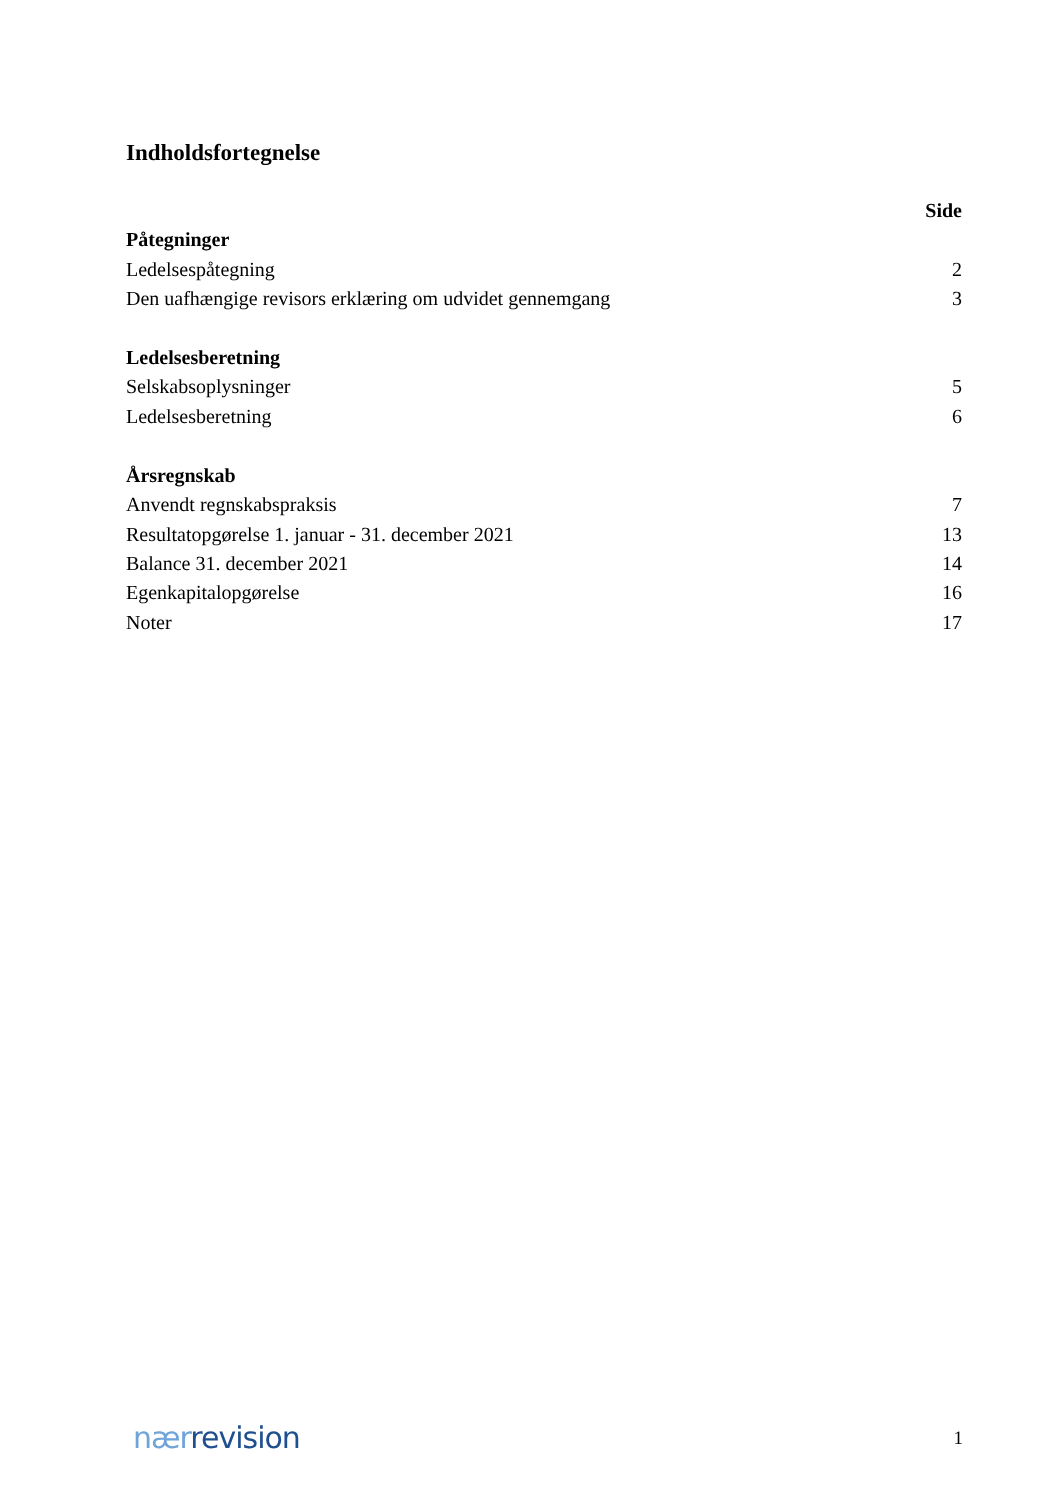Indholdsfortegnelse
Side
Påtegninger
Ledelsespåtegning 2
Den uafhængige revisors erklæring om udvidet gennemgang 3
Ledelsesberetning
Selskabsoplysninger 5
Ledelsesberetning 6
Årsregnskab
Anvendt regnskabspraksis 7
Resultatopgørelse 1. januar - 31. december 2021 13
Balance 31. december 2021 14
Egenkapitalopgørelse 16
Noter 17
nær revision
1